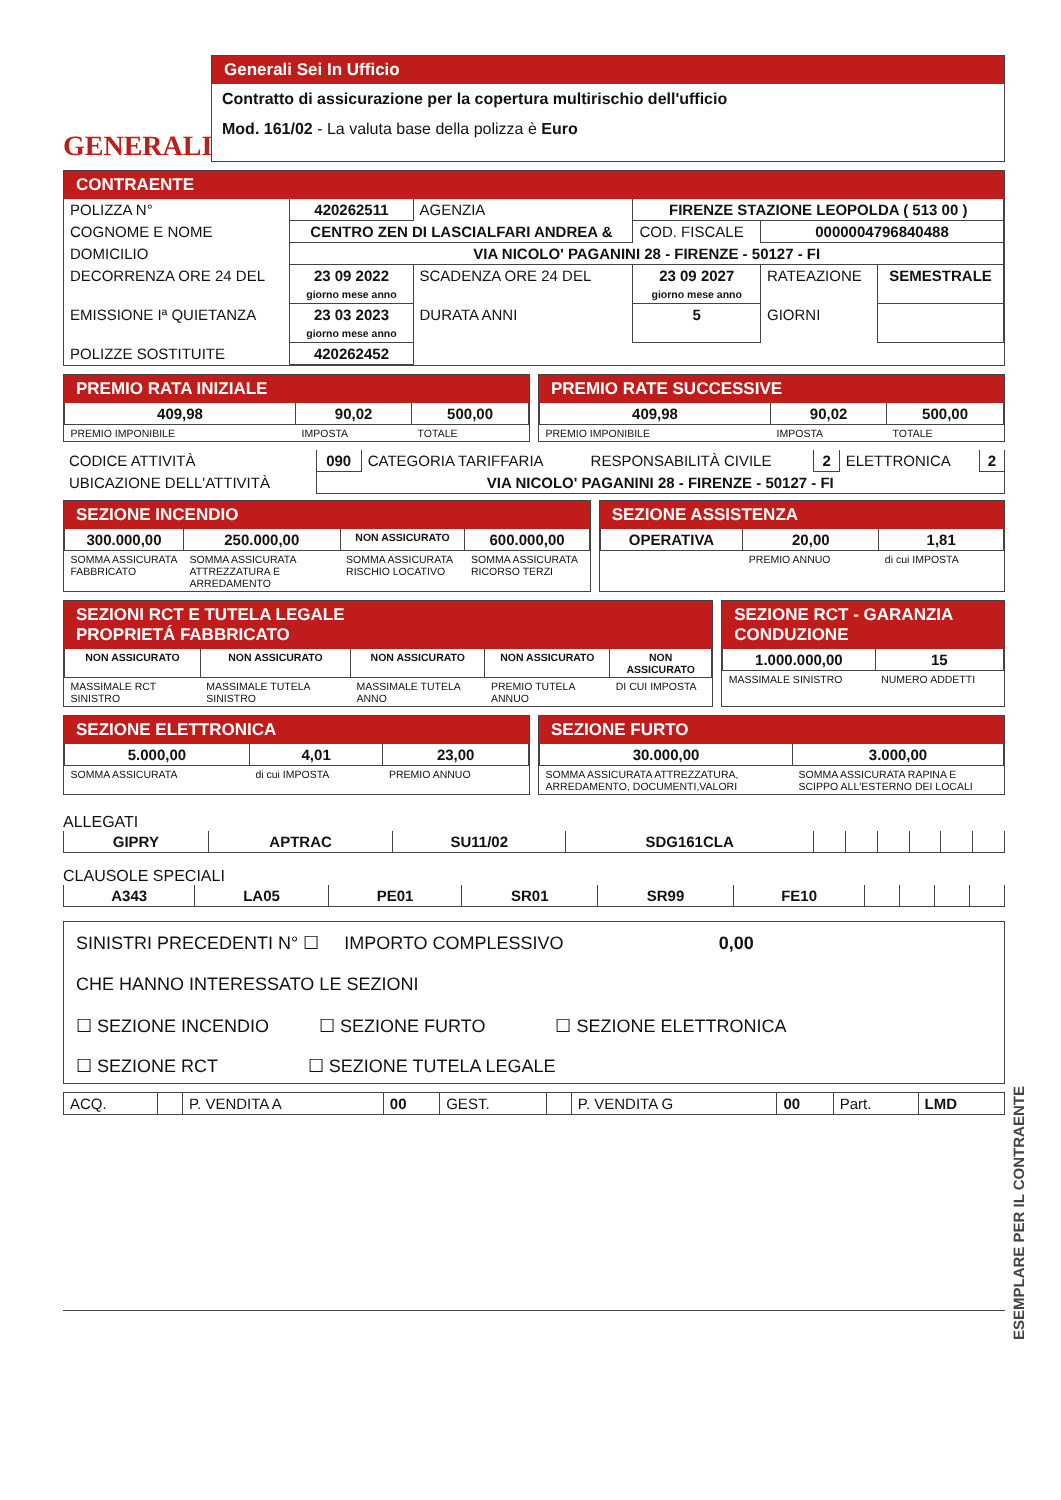GENERALI
Generali Sei In Ufficio
Contratto di assicurazione per la copertura multirischio dell'ufficio
Mod. 161/02 - La valuta base della polizza è Euro
CONTRAENTE
| POLIZZA N° | 420262511 | AGENZIA | FIRENZE STAZIONE LEOPOLDA ( 513 00 ) | | |
| COGNOME E NOME | CENTRO ZEN DI LASCIALFARI ANDREA & | | COD. FISCALE | 0000004796840488 | |
| DOMICILIO | VIA NICOLO' PAGANINI 28 - FIRENZE - 50127 - FI | | | | |
| DECORRENZA ORE 24 DEL | 23 09 2022 giorno mese anno | SCADENZA ORE 24 DEL | 23 09 2027 giorno mese anno | RATEAZIONE | SEMESTRALE |
| EMISSIONE Iª QUIETANZA | 23 03 2023 giorno mese anno | DURATA ANNI | 5 | GIORNI | |
| POLIZZE SOSTITUITE | 420262452 | | | | |
PREMIO RATA INIZIALE
| 409,98 | 90,02 | 500,00 |
| PREMIO IMPONIBILE | IMPOSTA | TOTALE |
PREMIO RATE SUCCESSIVE
| 409,98 | 90,02 | 500,00 |
| PREMIO IMPONIBILE | IMPOSTA | TOTALE |
| CODICE ATTIVITÀ | 090 | CATEGORIA TARIFFARIA | RESPONSABILITÀ CIVILE | 2 | ELETTRONICA | 2 |
| UBICAZIONE DELL'ATTIVITÀ | VIA NICOLO' PAGANINI 28 - FIRENZE - 50127 - FI | | | | | |
SEZIONE INCENDIO
| 300.000,00 | 250.000,00 | NON ASSICURATO | 600.000,00 |
| SOMMA ASSICURATA FABBRICATO | SOMMA ASSICURATA ATTREZZATURA E ARREDAMENTO | SOMMA ASSICURATA RISCHIO LOCATIVO | SOMMA ASSICURATA RICORSO TERZI |
SEZIONE ASSISTENZA
| OPERATIVA | 20,00 | 1,81 |
| | PREMIO ANNUO | di cui IMPOSTA |
SEZIONI RCT E TUTELA LEGALE
PROPRIETÁ FABBRICATO
| NON ASSICURATO | NON ASSICURATO | NON ASSICURATO | NON ASSICURATO | NON ASSICURATO |
| MASSIMALE RCT SINISTRO | MASSIMALE TUTELA SINISTRO | MASSIMALE TUTELA ANNO | PREMIO TUTELA ANNUO | DI CUI IMPOSTA |
SEZIONE RCT - GARANZIA CONDUZIONE
| 1.000.000,00 | 15 |
| MASSIMALE SINISTRO | NUMERO ADDETTI |
SEZIONE ELETTRONICA
| 5.000,00 | 4,01 | 23,00 |
| SOMMA ASSICURATA | di cui IMPOSTA | PREMIO ANNUO |
SEZIONE FURTO
| 30.000,00 | 3.000,00 |
| SOMMA ASSICURATA ATTREZZATURA, ARREDAMENTO, DOCUMENTI,VALORI | SOMMA ASSICURATA RAPINA E SCIPPO ALL'ESTERNO DEI LOCALI |
ALLEGATI
| GIPRY | APTRAC | SU11/02 | SDG161CLA | | | | | | |
CLAUSOLE SPECIALI
| A343 | LA05 | PE01 | SR01 | SR99 | FE10 | | | | |
SINISTRI PRECEDENTI N° ☐ IMPORTO COMPLESSIVO 0,00
CHE HANNO INTERESSATO LE SEZIONI
☐ SEZIONE INCENDIO ☐ SEZIONE FURTO ☐ SEZIONE ELETTRONICA
☐ SEZIONE RCT ☐ SEZIONE TUTELA LEGALE
| ACQ. | | P. VENDITA A | 00 | GEST. | | P. VENDITA G | 00 | Part. | LMD |
ESEMPLARE PER IL CONTRAENTE